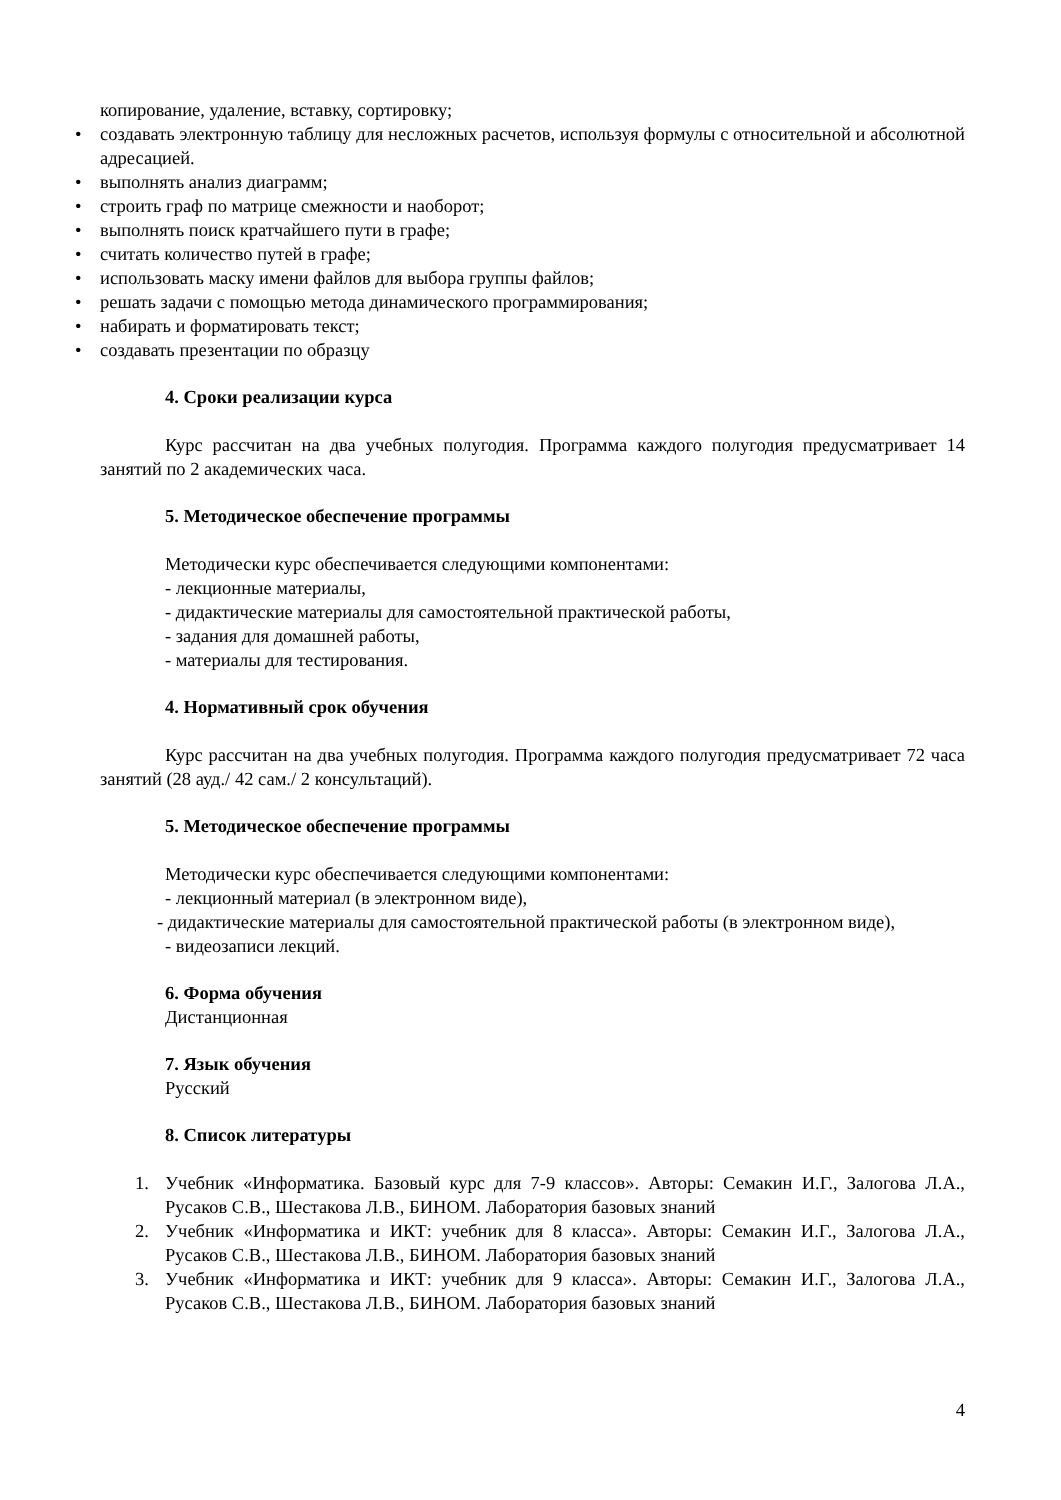копирование, удаление, вставку, сортировку;
• создавать электронную таблицу для несложных расчетов, используя формулы с относительной и абсолютной адресацией.
• выполнять анализ диаграмм;
• строить граф по матрице смежности и наоборот;
• выполнять поиск кратчайшего пути в графе;
• считать количество путей в графе;
• использовать маску имени файлов для выбора группы файлов;
• решать задачи с помощью метода динамического программирования;
• набирать и форматировать текст;
• создавать презентации по образцу
4. Сроки реализации курса
Курс рассчитан на два учебных полугодия. Программа каждого полугодия предусматривает 14 занятий по 2 академических часа.
5. Методическое обеспечение программы
Методически курс обеспечивается следующими компонентами:
- лекционные материалы,
- дидактические материалы для самостоятельной практической работы,
- задания для домашней работы,
- материалы для тестирования.
4. Нормативный срок обучения
Курс рассчитан на два учебных полугодия. Программа каждого полугодия предусматривает 72 часа занятий (28 ауд./ 42 сам./ 2 консультаций).
5. Методическое обеспечение программы
Методически курс обеспечивается следующими компонентами:
- лекционный материал (в электронном виде),
- дидактические материалы для самостоятельной практической работы (в электронном виде),
- видеозаписи лекций.
6. Форма обучения
Дистанционная
7. Язык обучения
Русский
8. Список литературы
1. Учебник «Информатика. Базовый курс для 7-9 классов». Авторы: Семакин И.Г., Залогова Л.А., Русаков С.В., Шестакова Л.В., БИНОМ. Лаборатория базовых знаний
2. Учебник «Информатика и ИКТ: учебник для 8 класса». Авторы: Семакин И.Г., Залогова Л.А., Русаков С.В., Шестакова Л.В., БИНОМ. Лаборатория базовых знаний
3. Учебник «Информатика и ИКТ: учебник для 9 класса». Авторы: Семакин И.Г., Залогова Л.А., Русаков С.В., Шестакова Л.В., БИНОМ. Лаборатория базовых знаний
4